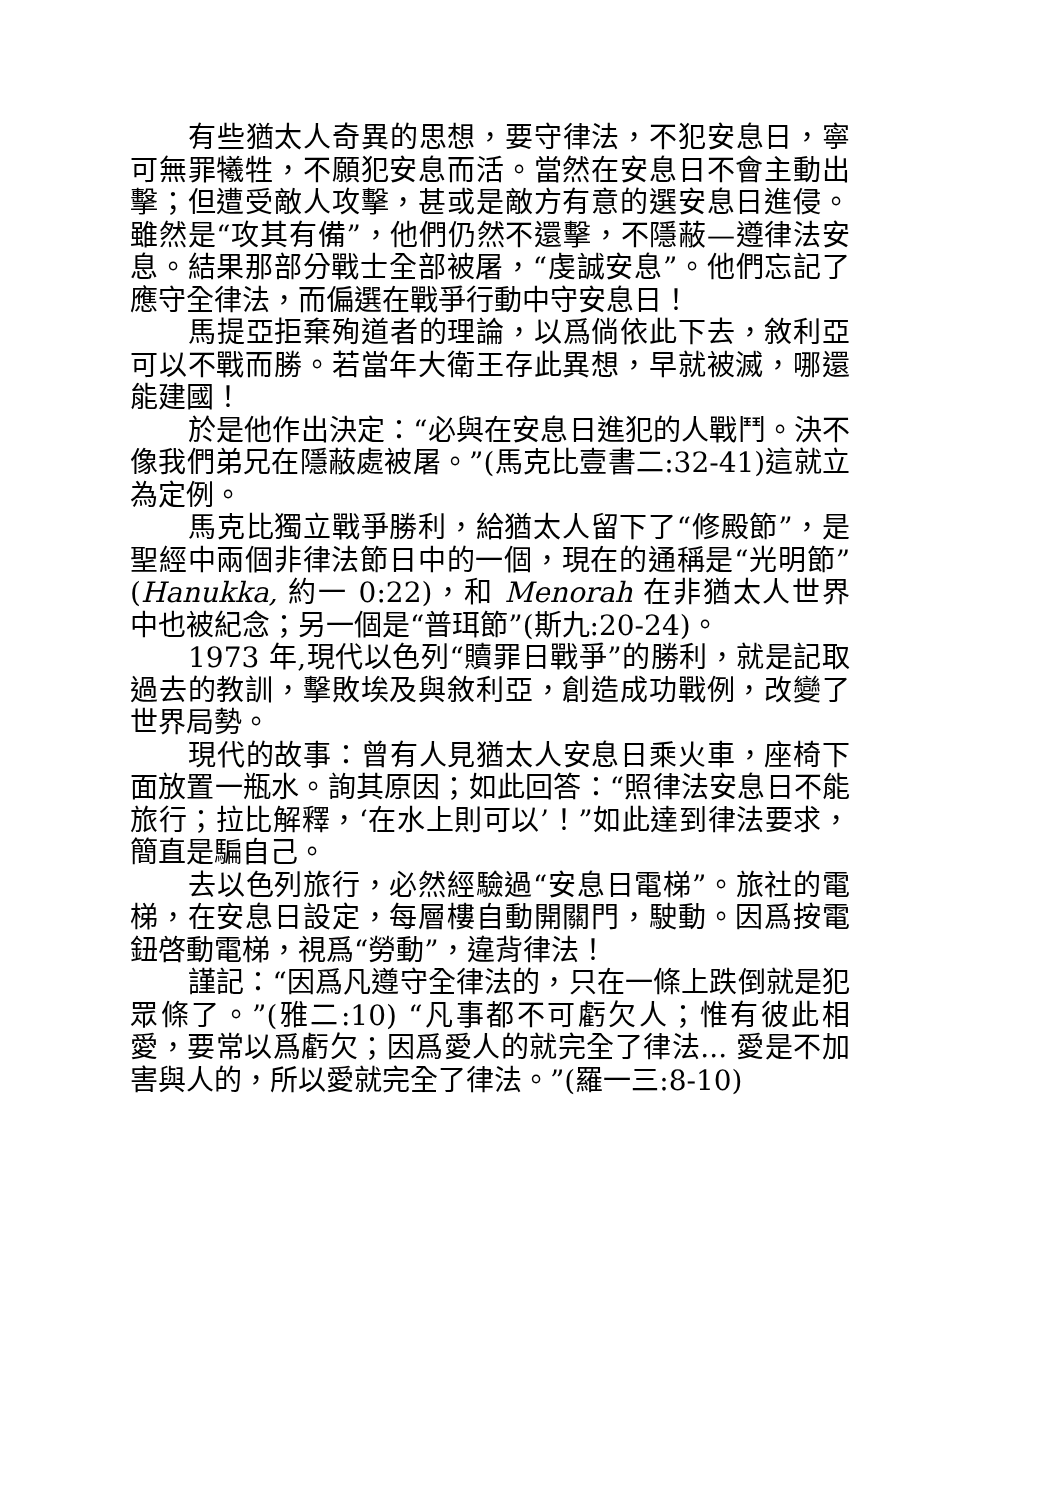有些猶太人奇異的思想，要守律法，不犯安息日，寧可無罪犧牲，不願犯安息而活。當然在安息日不會主動出擊；但遭受敵人攻擊，甚或是敵方有意的選安息日進侵。雖然是“攻其有備”，他們仍然不還擊，不隱蔽—遵律法安息。結果那部分戰士全部被屠，“虔誠安息”。他們忘記了應守全律法，而偏選在戰爭行動中守安息日！
馬提亞拒棄殉道者的理論，以爲倘依此下去，敘利亞可以不戰而勝。若當年大衛王存此異想，早就被滅，哪還能建國！
於是他作出決定：“必與在安息日進犯的人戰鬥。決不像我們弟兄在隱蔽處被屠。”(馬克比壹書二:32-41)這就立為定例。
馬克比獨立戰爭勝利，給猶太人留下了“修殿節”，是聖經中兩個非律法節日中的一個，現在的通稱是“光明節”(Hanukka, 約一 0:22)，和 Menorah 在非猶太人世界中也被紀念；另一個是“普珥節”(斯九:20-24)。
1973 年,現代以色列“贖罪日戰爭”的勝利，就是記取過去的教訓，擊敗埃及與敘利亞，創造成功戰例，改變了世界局勢。
現代的故事：曾有人見猶太人安息日乘火車，座椅下面放置一瓶水。詢其原因；如此回答：“照律法安息日不能旅行；拉比解釋，‘在水上則可以’！”如此達到律法要求，簡直是騙自己。
去以色列旅行，必然經驗過“安息日電梯”。旅社的電梯，在安息日設定，每層樓自動開關門，駛動。因爲按電鈕啓動電梯，視爲“勞動”，違背律法！
謹記：“因爲凡遵守全律法的，只在一條上跌倒就是犯眾條了。”(雅二:10) “凡事都不可虧欠人；惟有彼此相愛，要常以爲虧欠；因爲愛人的就完全了律法... 愛是不加害與人的，所以愛就完全了律法。”(羅一三:8-10)